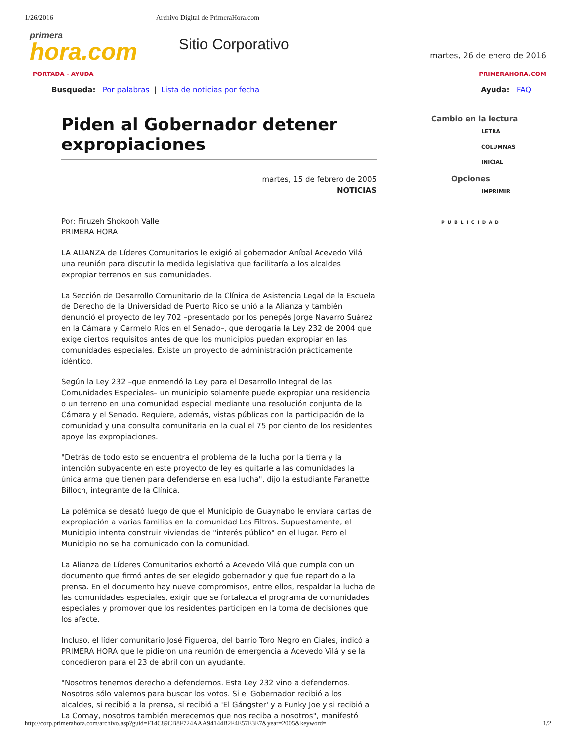1/26/2016 Archivo Digital de PrimeraHora.com
primera
hora.com
Sitio Corporativo
martes, 26 de enero de 2016
PORTADA - AYUDA PRIMERAHORA.COM
Busqueda: Por palabras | Lista de noticias por fecha Ayuda: FAQ
Piden al Gobernador detener expropiaciones
martes, 15 de febrero de 2005
NOTICIAS
Por: Firuzeh Shokooh Valle
PRIMERA HORA
LA ALIANZA de Líderes Comunitarios le exigió al gobernador Aníbal Acevedo Vilá una reunión para discutir la medida legislativa que facilitaría a los alcaldes expropiar terrenos en sus comunidades.
La Sección de Desarrollo Comunitario de la Clínica de Asistencia Legal de la Escuela de Derecho de la Universidad de Puerto Rico se unió a la Alianza y también denunció el proyecto de ley 702 –presentado por los penepés Jorge Navarro Suárez en la Cámara y Carmelo Ríos en el Senado–, que derogaría la Ley 232 de 2004 que exige ciertos requisitos antes de que los municipios puedan expropiar en las comunidades especiales. Existe un proyecto de administración prácticamente idéntico.
Según la Ley 232 –que enmendó la Ley para el Desarrollo Integral de las Comunidades Especiales– un municipio solamente puede expropiar una residencia o un terreno en una comunidad especial mediante una resolución conjunta de la Cámara y el Senado. Requiere, además, vistas públicas con la participación de la comunidad y una consulta comunitaria en la cual el 75 por ciento de los residentes apoye las expropiaciones.
"Detrás de todo esto se encuentra el problema de la lucha por la tierra y la intención subyacente en este proyecto de ley es quitarle a las comunidades la única arma que tienen para defenderse en esa lucha", dijo la estudiante Faranette Billoch, integrante de la Clínica.
La polémica se desató luego de que el Municipio de Guaynabo le enviara cartas de expropiación a varias familias en la comunidad Los Filtros. Supuestamente, el Municipio intenta construir viviendas de "interés público" en el lugar. Pero el Municipio no se ha comunicado con la comunidad.
La Alianza de Líderes Comunitarios exhortó a Acevedo Vilá que cumpla con un documento que firmó antes de ser elegido gobernador y que fue repartido a la prensa. En el documento hay nueve compromisos, entre ellos, respaldar la lucha de las comunidades especiales, exigir que se fortalezca el programa de comunidades especiales y promover que los residentes participen en la toma de decisiones que los afecte.
Incluso, el líder comunitario José Figueroa, del barrio Toro Negro en Ciales, indicó a PRIMERA HORA que le pidieron una reunión de emergencia a Acevedo Vilá y se la concedieron para el 23 de abril con un ayudante.
"Nosotros tenemos derecho a defendernos. Esta Ley 232 vino a defendernos. Nosotros sólo valemos para buscar los votos. Si el Gobernador recibió a los alcaldes, si recibió a la prensa, si recibió a 'El Gángster' y a Funky Joe y si recibió a La Comay, nosotros también merecemos que nos reciba a nosotros", manifestó
Cambio en la lectura
LETRA
COLUMNAS
INICIAL
Opciones
IMPRIMIR
PUBLICIDAD
http://corp.primerahora.com/archivo.asp?guid=F14C89CB8F724AAA94144B2F4E57E3E7&year=2005&keyword= 1/2